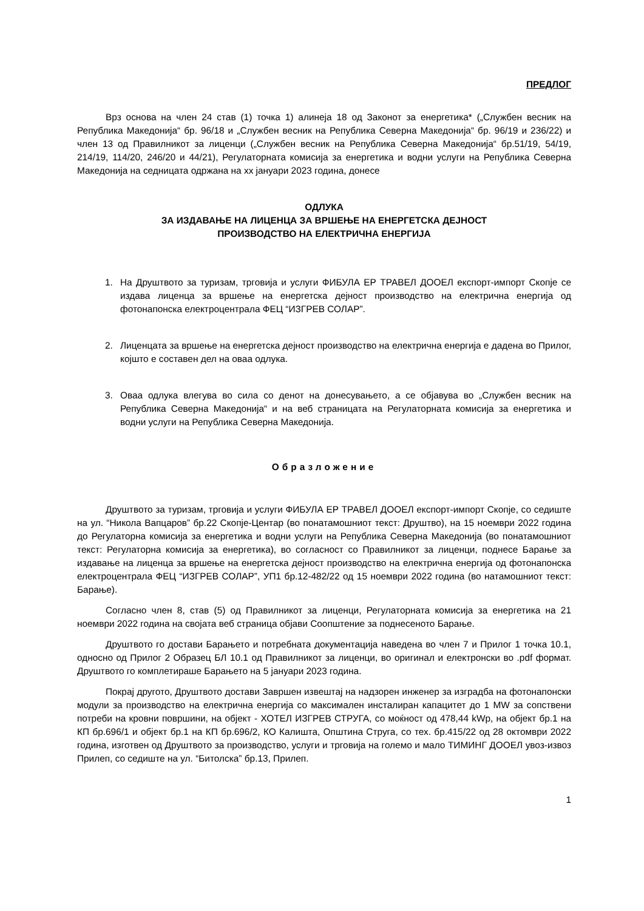ПРЕДЛОГ
Врз основа на член 24 став (1) точка 1) алинеја 18 од Законот за енергетика* („Службен весник на Република Македонија“ бр. 96/18 и „Службен весник на Република Северна Македонија“ бр. 96/19 и 236/22) и член 13 од Правилникот за лиценци („Службен весник на Република Северна Македонија“ бр.51/19, 54/19, 214/19, 114/20, 246/20 и 44/21), Регулаторната комисија за енергетика и водни услуги на Република Северна Македонија на седницата одржана на xx јануари 2023 година, донесе
ОДЛУКА
ЗА ИЗДАВАЊЕ НА ЛИЦЕНЦА ЗА ВРШЕЊЕ НА ЕНЕРГЕТСКА ДЕЈНОСТ
ПРОИЗВОДСТВО НА ЕЛЕКТРИЧНА ЕНЕРГИЈА
1. На Друштвото за туризам, трговија и услуги ФИБУЛА ЕР ТРАВЕЛ ДООЕЛ експорт-импорт Скопје се издава лиценца за вршење на енергетска дејност производство на електрична енергија од фотонапонска електроцентрала ФЕЦ “ИЗГРЕВ СОЛАР”.
2. Лиценцата за вршење на енергетска дејност производство на електрична енергија е дадена во Прилог, којшто е составен дел на оваа одлука.
3. Оваа одлука влегува во сила со денот на донесувањето, а се објавува во „Службен весник на Република Северна Македонија“ и на веб страницата на Регулаторната комисија за енергетика и водни услуги на Република Северна Македонија.
Образложение
Друштвото за туризам, трговија и услуги ФИБУЛА ЕР ТРАВЕЛ ДООЕЛ експорт-импорт Скопје, со седиште на ул. “Никола Вапцаров” бр.22 Скопје-Центар (во понатамошниот текст: Друштво), на 15 ноември 2022 година до Регулаторна комисија за енергетика и водни услуги на Република Северна Македонија (во понатамошниот текст: Регулаторна комисија за енергетика), во согласност со Правилникот за лиценци, поднесе Барање за издавање на лиценца за вршење на енергетска дејност производство на електрична енергија од фотонапонска електроцентрала ФЕЦ “ИЗГРЕВ СОЛАР”, УП1 бр.12-482/22 од 15 ноември 2022 година (во натамошниот текст: Барање).
Согласно член 8, став (5) од Правилникот за лиценци, Регулаторната комисија за енергетика на 21 ноември 2022 година на својата веб страница објави Соопштение за поднесеното Барање.
Друштвото го достави Барањето и потребната документација наведена во член 7 и Прилог 1 точка 10.1, односно од Прилог 2 Образец БЛ 10.1 од Правилникот за лиценци, во оригинал и електронски во .pdf формат. Друштвото го комплетираше Барањето на 5 јануари 2023 година.
Покрај другото, Друштвото достави Завршен извештај на надзорен инженер за изградба на фотонапонски модули за производство на електрична енергија со максимален инсталиран капацитет до 1 MW за сопствени потреби на кровни површини, на објект - ХОТЕЛ ИЗГРЕВ СТРУГА, со моќност од 478,44 kWp, на објект бр.1 на КП бр.696/1 и објект бр.1 на КП бр.696/2, КО Калишта, Општина Струга, со тех. бр.415/22 од 28 октомври 2022 година, изготвен од Друштвото за производство, услуги и трговија на големо и мало ТИМИНГ ДООЕЛ увоз-извоз Прилеп, со седиште на ул. “Битолска” бр.13, Прилеп.
1